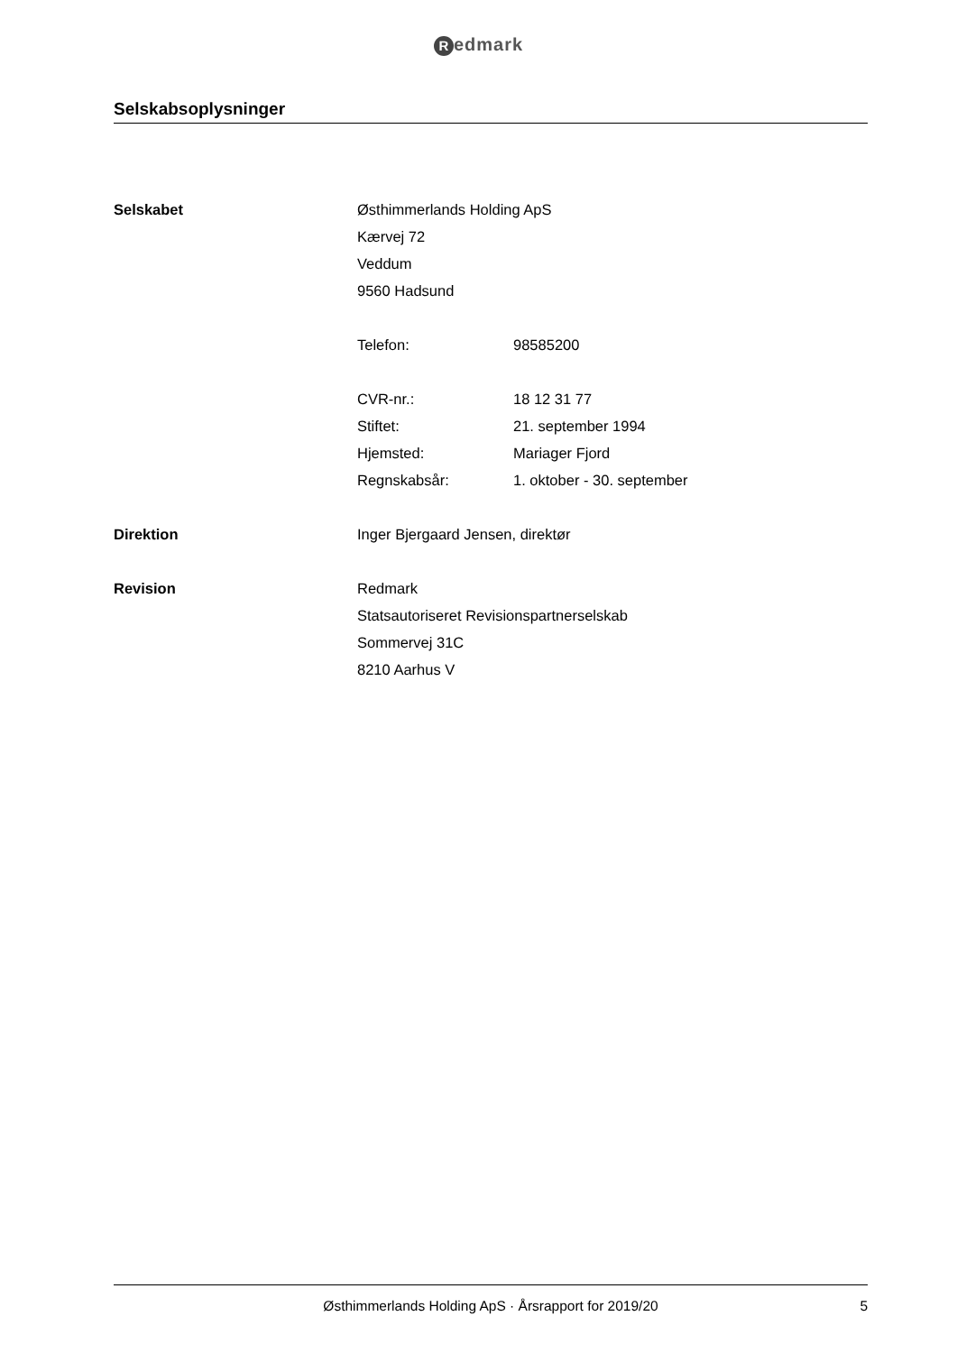Redmark
Selskabsoplysninger
Selskabet Østhimmerlands Holding ApS
Kærvej 72
Veddum
9560 Hadsund
Telefon: 98585200
CVR-nr.: 18 12 31 77
Stiftet: 21. september 1994
Hjemsted: Mariager Fjord
Regnskabsår: 1. oktober - 30. september
Direktion Inger Bjergaard Jensen, direktør
Revision Redmark
Statsautoriseret Revisionspartnerselskab
Sommervej 31C
8210 Aarhus V
Østhimmerlands Holding ApS · Årsrapport for 2019/20
5